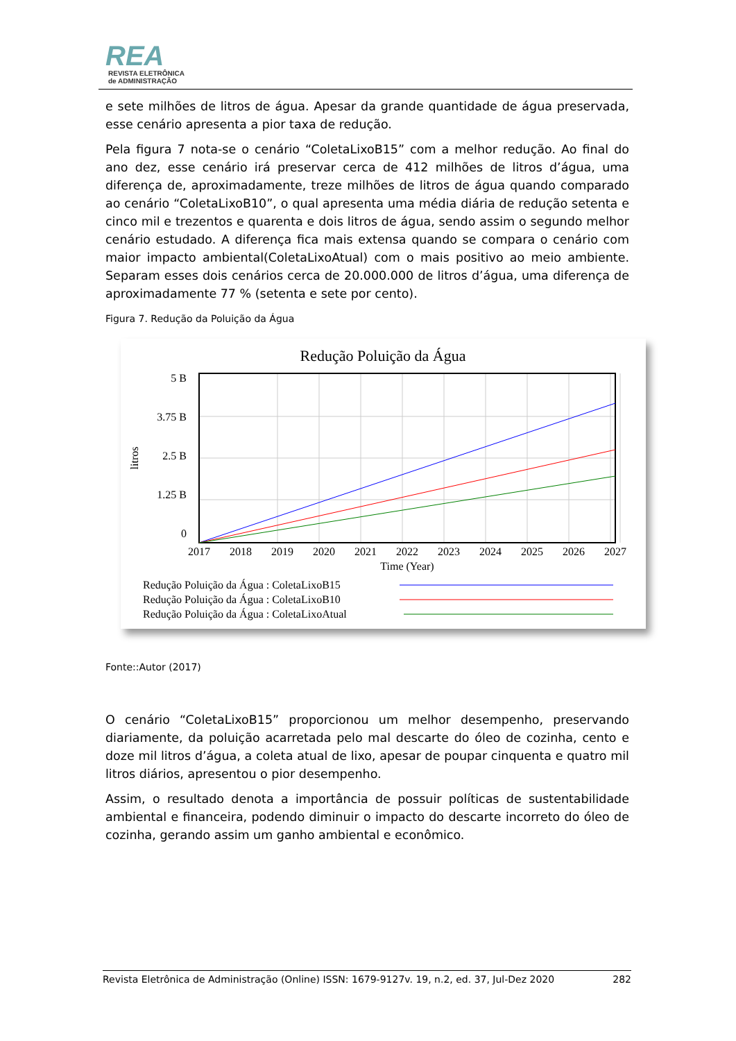REA
REVISTA ELETRÔNICA
de ADMINISTRAÇÃO
e sete milhões de litros de água. Apesar da grande quantidade de água preservada, esse cenário apresenta a pior taxa de redução.
Pela figura 7 nota-se o cenário “ColetaLixoB15” com a melhor redução. Ao final do ano dez, esse cenário irá preservar cerca de 412 milhões de litros d’água, uma diferença de, aproximadamente, treze milhões de litros de água quando comparado ao cenário “ColetaLixoB10”, o qual apresenta uma média diária de redução setenta e cinco mil e trezentos e quarenta e dois litros de água, sendo assim o segundo melhor cenário estudado. A diferença fica mais extensa quando se compara o cenário com maior impacto ambiental(ColetaLixoAtual) com o mais positivo ao meio ambiente. Separam esses dois cenários cerca de 20.000.000 de litros d’água, uma diferença de aproximadamente 77 % (setenta e sete por cento).
Figura 7. Redução da Poluição da Água
Redução Poluição da Água
5 B
3.75 B
2.5 B
1.25 B
0
litros
2017
2018
2019
2020
2021
2022
2023
2024
2025
2026
2027
Time (Year)
Redução Poluição da Água : ColetaLixoB15
Redução Poluição da Água : ColetaLixoB10
Redução Poluição da Água : ColetaLixoAtual
Fonte::Autor (2017)
O cenário “ColetaLixoB15” proporcionou um melhor desempenho, preservando diariamente, da poluição acarretada pelo mal descarte do óleo de cozinha, cento e doze mil litros d’água, a coleta atual de lixo, apesar de poupar cinquenta e quatro mil litros diários, apresentou o pior desempenho.
Assim, o resultado denota a importância de possuir políticas de sustentabilidade ambiental e financeira, podendo diminuir o impacto do descarte incorreto do óleo de cozinha, gerando assim um ganho ambiental e econômico.
Revista Eletrônica de Administração (Online) ISSN: 1679-9127v. 19, n.2, ed. 37, Jul-Dez 2020 282